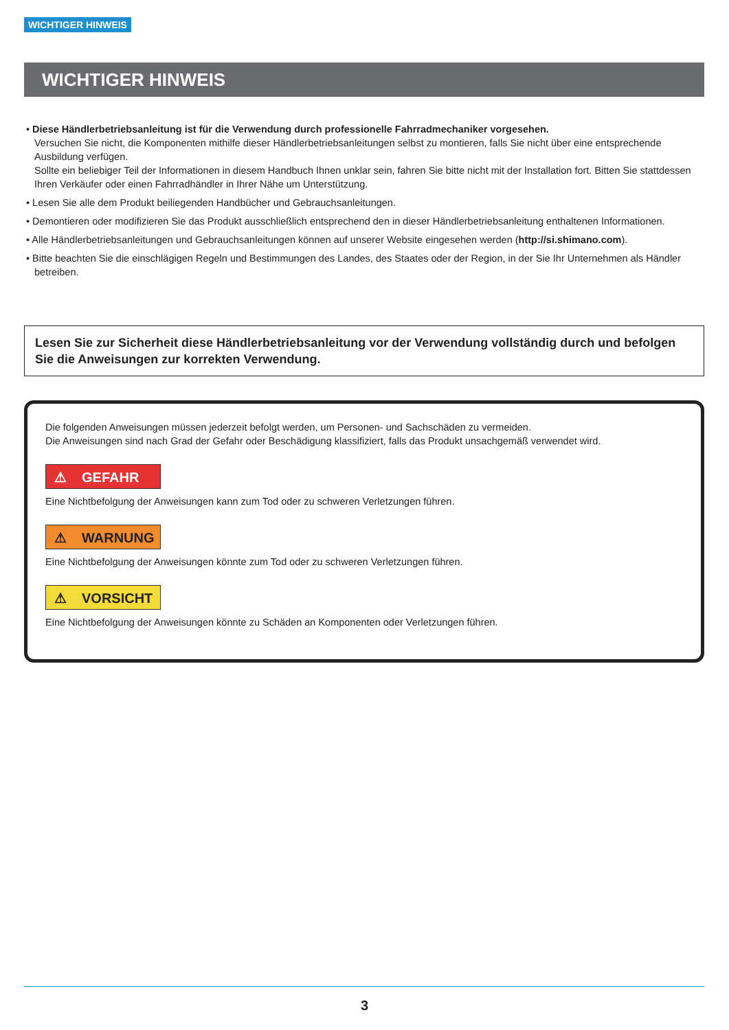WICHTIGER HINWEIS
WICHTIGER HINWEIS
• Diese Händlerbetriebsanleitung ist für die Verwendung durch professionelle Fahrradmechaniker vorgesehen.
Versuchen Sie nicht, die Komponenten mithilfe dieser Händlerbetriebsanleitungen selbst zu montieren, falls Sie nicht über eine entsprechende Ausbildung verfügen.
Sollte ein beliebiger Teil der Informationen in diesem Handbuch Ihnen unklar sein, fahren Sie bitte nicht mit der Installation fort. Bitten Sie stattdessen Ihren Verkäufer oder einen Fahrradhändler in Ihrer Nähe um Unterstützung.
• Lesen Sie alle dem Produkt beiliegenden Handbücher und Gebrauchsanleitungen.
• Demontieren oder modifizieren Sie das Produkt ausschließlich entsprechend den in dieser Händlerbetriebsanleitung enthaltenen Informationen.
• Alle Händlerbetriebsanleitungen und Gebrauchsanleitungen können auf unserer Website eingesehen werden (http://si.shimano.com).
• Bitte beachten Sie die einschlägigen Regeln und Bestimmungen des Landes, des Staates oder der Region, in der Sie Ihr Unternehmen als Händler betreiben.
Lesen Sie zur Sicherheit diese Händlerbetriebsanleitung vor der Verwendung vollständig durch und befolgen Sie die Anweisungen zur korrekten Verwendung.
Die folgenden Anweisungen müssen jederzeit befolgt werden, um Personen- und Sachschäden zu vermeiden.
Die Anweisungen sind nach Grad der Gefahr oder Beschädigung klassifiziert, falls das Produkt unsachgemäß verwendet wird.
⚠ GEFAHR
Eine Nichtbefolgung der Anweisungen kann zum Tod oder zu schweren Verletzungen führen.
⚠ WARNUNG
Eine Nichtbefolgung der Anweisungen könnte zum Tod oder zu schweren Verletzungen führen.
⚠ VORSICHT
Eine Nichtbefolgung der Anweisungen könnte zu Schäden an Komponenten oder Verletzungen führen.
3